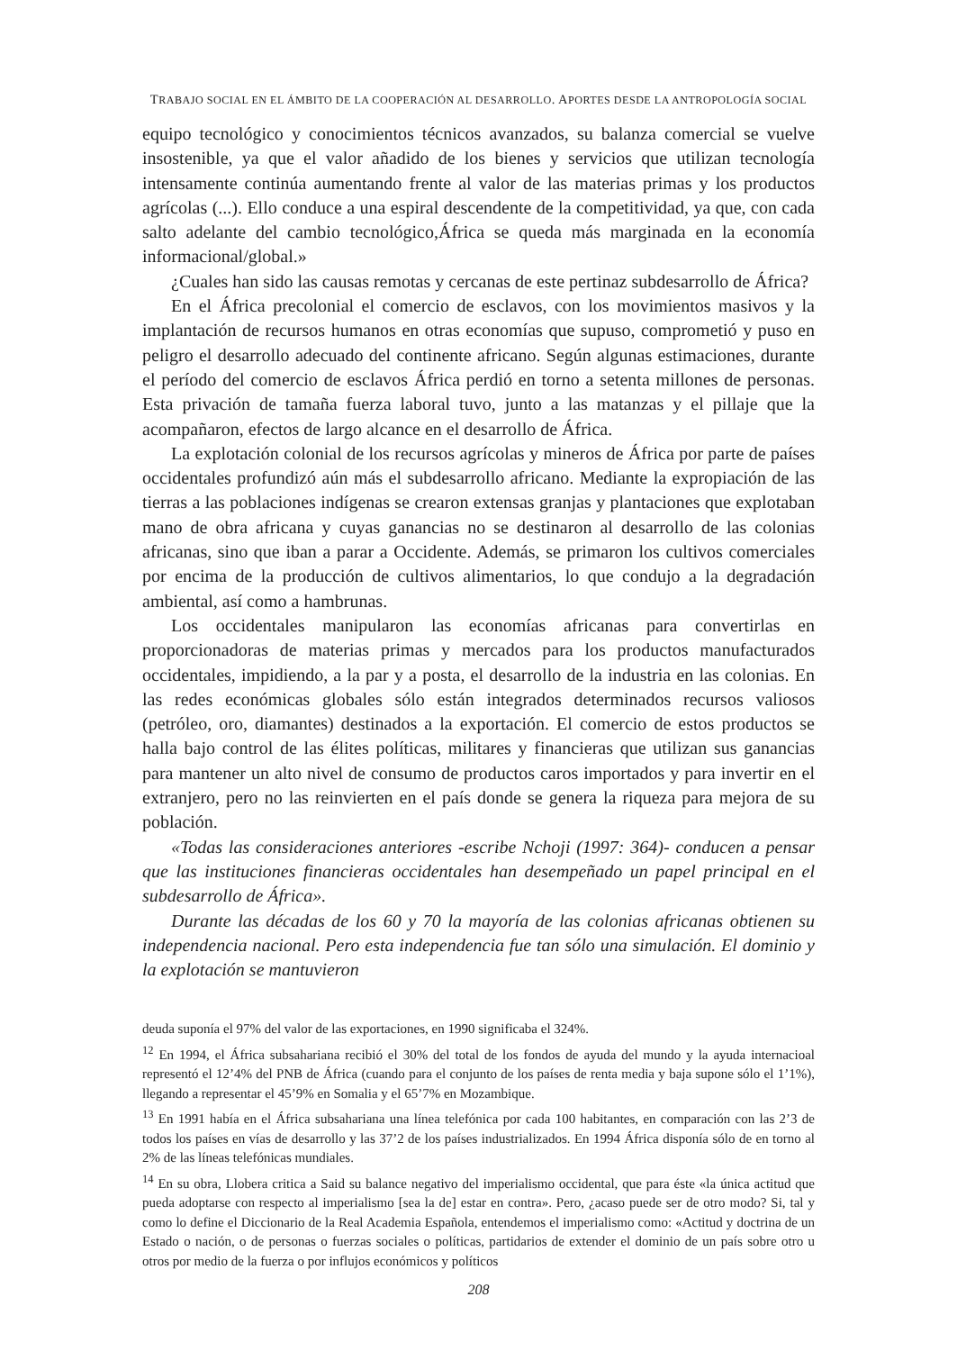TRABAJO SOCIAL EN EL ÁMBITO DE LA COOPERACIÓN AL DESARROLLO. APORTES DESDE LA ANTROPOLOGÍA SOCIAL
equipo tecnológico y conocimientos técnicos avanzados, su balanza comercial se vuelve insostenible, ya que el valor añadido de los bienes y servicios que utilizan tecnología intensamente continúa aumentando frente al valor de las materias primas y los productos agrícolas (...). Ello conduce a una espiral descendente de la competitividad, ya que, con cada salto adelante del cambio tecnológico,África se queda más marginada en la economía informacional/global.»
¿Cuales han sido las causas remotas y cercanas de este pertinaz subdesarrollo de África?
En el África precolonial el comercio de esclavos, con los movimientos masivos y la implantación de recursos humanos en otras economías que supuso, comprometió y puso en peligro el desarrollo adecuado del continente africano. Según algunas estimaciones, durante el período del comercio de esclavos África perdió en torno a setenta millones de personas. Esta privación de tamaña fuerza laboral tuvo, junto a las matanzas y el pillaje que la acompañaron, efectos de largo alcance en el desarrollo de África.
La explotación colonial de los recursos agrícolas y mineros de África por parte de países occidentales profundizó aún más el subdesarrollo africano. Mediante la expropiación de las tierras a las poblaciones indígenas se crearon extensas granjas y plantaciones que explotaban mano de obra africana y cuyas ganancias no se destinaron al desarrollo de las colonias africanas, sino que iban a parar a Occidente. Además, se primaron los cultivos comerciales por encima de la producción de cultivos alimentarios, lo que condujo a la degradación ambiental, así como a hambrunas.
Los occidentales manipularon las economías africanas para convertirlas en proporcionadoras de materias primas y mercados para los productos manufacturados occidentales, impidiendo, a la par y a posta, el desarrollo de la industria en las colonias. En las redes económicas globales sólo están integrados determinados recursos valiosos (petróleo, oro, diamantes) destinados a la exportación. El comercio de estos productos se halla bajo control de las élites políticas, militares y financieras que utilizan sus ganancias para mantener un alto nivel de consumo de productos caros importados y para invertir en el extranjero, pero no las reinvierten en el país donde se genera la riqueza para mejora de su población.
«Todas las consideraciones anteriores -escribe Nchoji (1997: 364)- conducen a pensar que las instituciones financieras occidentales han desempeñado un papel principal en el subdesarrollo de África».
Durante las décadas de los 60 y 70 la mayoría de las colonias africanas obtienen su independencia nacional. Pero esta independencia fue tan sólo una simulación. El dominio y la explotación se mantuvieron
deuda suponía el 97% del valor de las exportaciones, en 1990 significaba el 324%.
<sup>12</sup> En 1994, el África subsahariana recibió el 30% del total de los fondos de ayuda del mundo y la ayuda internacioal representó el 12’4% del PNB de África (cuando para el conjunto de los países de renta media y baja supone sólo el 1’1%), llegando a representar el 45’9% en Somalia y el 65’7% en Mozambique.
<sup>13</sup> En 1991 había en el África subsahariana una línea telefónica por cada 100 habitantes, en comparación con las 2’3 de todos los países en vías de desarrollo y las 37’2 de los países industrializados. En 1994 África disponía sólo de en torno al 2% de las líneas telefónicas mundiales.
<sup>14</sup> En su obra, Llobera critica a Said su balance negativo del imperialismo occidental, que para éste «la única actitud que pueda adoptarse con respecto al imperialismo [sea la de] estar en contra». Pero, ¿acaso puede ser de otro modo? Si, tal y como lo define el Diccionario de la Real Academia Española, entendemos el imperialismo como: «Actitud y doctrina de un Estado o nación, o de personas o fuerzas sociales o políticas, partidarios de extender el dominio de un país sobre otro u otros por medio de la fuerza o por influjos económicos y políticos
208